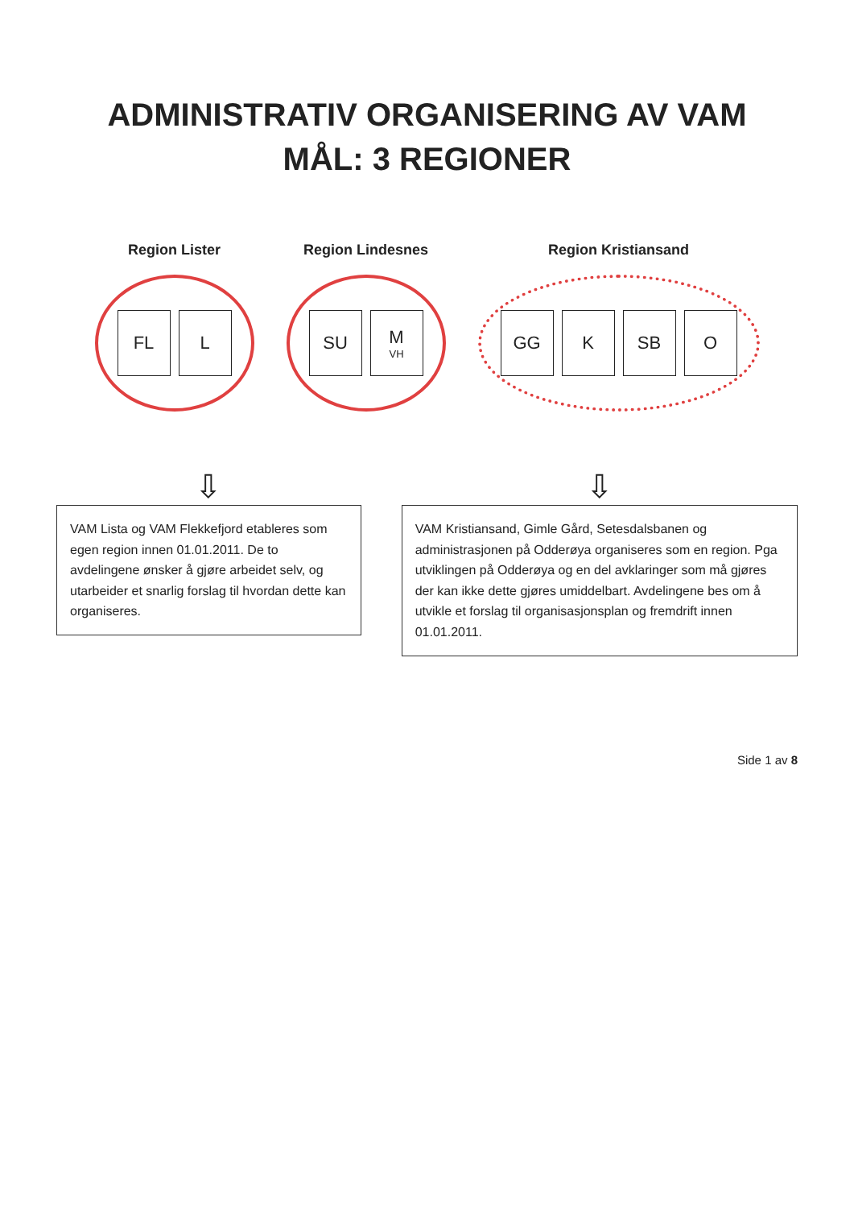ADMINISTRATIV ORGANISERING AV VAM
MÅL: 3 REGIONER
Region Lister
FL L
Region Lindesnes
SU M
VH
Region Kristiansand
GG K SB O
⇩
VAM Lista og VAM Flekkefjord etableres som egen region innen 01.01.2011. De to avdelingene ønsker å gjøre arbeidet selv, og utarbeider et snarlig forslag til hvordan dette kan organiseres.
⇩
VAM Kristiansand, Gimle Gård, Setesdalsbanen og administrasjonen på Odderøya organiseres som en region. Pga utviklingen på Odderøya og en del avklaringer som må gjøres der kan ikke dette gjøres umiddelbart. Avdelingene bes om å utvikle et forslag til organisasjonsplan og fremdrift innen 01.01.2011.
Side 1 av 8